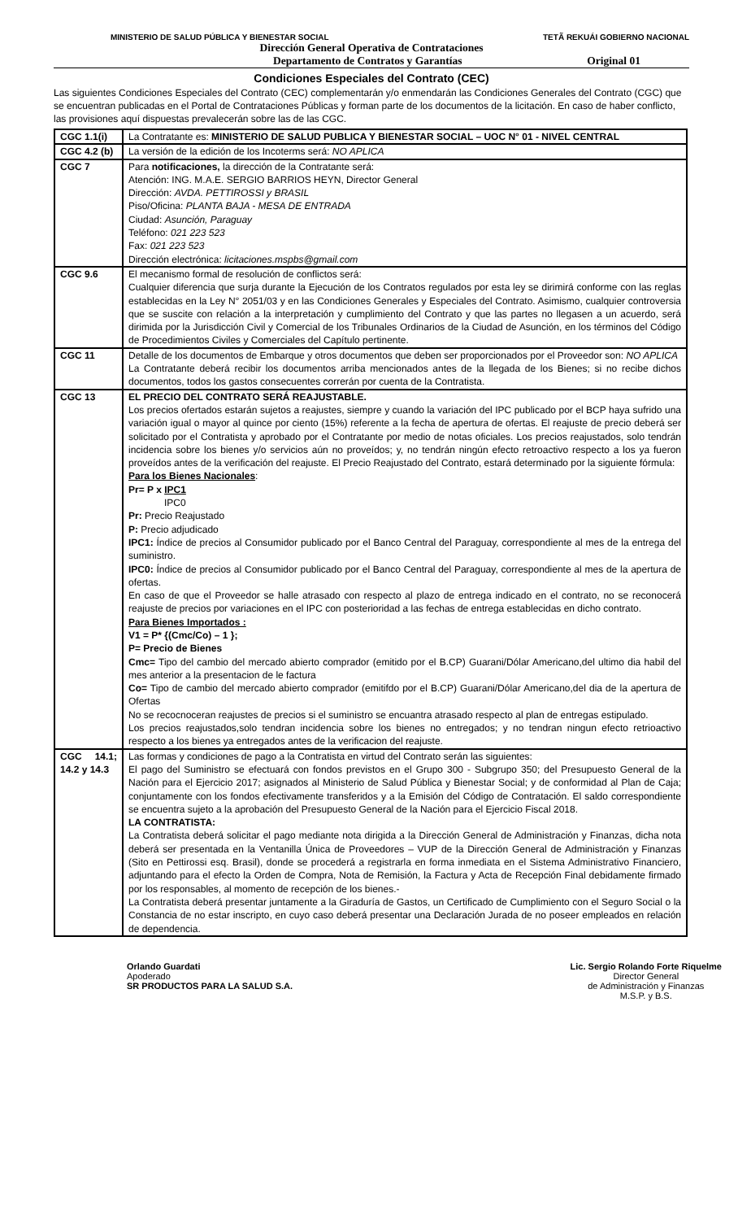MINISTERIO DE SALUD PÚBLICA Y BIENESTAR SOCIAL
TETÃ REKUÁI GOBIERNO NACIONAL
Dirección General Operativa de Contrataciones
Departamento de Contratos y Garantías Original 01
Condiciones Especiales del Contrato (CEC)
Las siguientes Condiciones Especiales del Contrato (CEC) complementarán y/o enmendarán las Condiciones Generales del Contrato (CGC) que se encuentran publicadas en el Portal de Contrataciones Públicas y forman parte de los documentos de la licitación. En caso de haber conflicto, las provisiones aquí dispuestas prevalecerán sobre las de las CGC.
| CGC 1.1(i) | La Contratante es: MINISTERIO DE SALUD PUBLICA Y BIENESTAR SOCIAL – UOC N° 01 - NIVEL CENTRAL |
| CGC 4.2 (b) | La versión de la edición de los Incoterms será: NO APLICA |
| CGC 7 | Para notificaciones, la dirección de la Contratante será: Atención: ING. M.A.E. SERGIO BARRIOS HEYN, Director General Dirección: AVDA. PETTIROSSI y BRASIL Piso/Oficina: PLANTA BAJA - MESA DE ENTRADA Ciudad: Asunción, Paraguay Teléfono: 021 223 523 Fax: 021 223 523 Dirección electrónica: licitaciones.mspbs@gmail.com |
| CGC 9.6 | El mecanismo formal de resolución de conflictos será: Cualquier diferencia que surja durante la Ejecución de los Contratos regulados por esta ley se dirimirá conforme con las reglas establecidas en la Ley N° 2051/03 y en las Condiciones Generales y Especiales del Contrato. Asimismo, cualquier controversia que se suscite con relación a la interpretación y cumplimiento del Contrato y que las partes no llegasen a un acuerdo, será dirimida por la Jurisdicción Civil y Comercial de los Tribunales Ordinarios de la Ciudad de Asunción, en los términos del Código de Procedimientos Civiles y Comerciales del Capítulo pertinente. |
| CGC 11 | Detalle de los documentos de Embarque y otros documentos que deben ser proporcionados por el Proveedor son: NO APLICA La Contratante deberá recibir los documentos arriba mencionados antes de la llegada de los Bienes; si no recibe dichos documentos, todos los gastos consecuentes correrán por cuenta de la Contratista. |
| CGC 13 | EL PRECIO DEL CONTRATO SERÁ REAJUSTABLE. Los precios ofertados estarán sujetos a reajustes, siempre y cuando la variación del IPC publicado por el BCP haya sufrido una variación igual o mayor al quince por ciento (15%) referente a la fecha de apertura de ofertas. El reajuste de precio deberá ser solicitado por el Contratista y aprobado por el Contratante por medio de notas oficiales. Los precios reajustados, solo tendrán incidencia sobre los bienes y/o servicios aún no proveídos; y, no tendrán ningún efecto retroactivo respecto a los ya fueron proveídos antes de la verificación del reajuste. El Precio Reajustado del Contrato, estará determinado por la siguiente fórmula: Para los Bienes Nacionales : Pr= P x IPC1 IPC0 Pr: Precio Reajustado P: Precio adjudicado IPC1: Índice de precios al Consumidor publicado por el Banco Central del Paraguay, correspondiente al mes de la entrega del suministro. IPC0: Índice de precios al Consumidor publicado por el Banco Central del Paraguay, correspondiente al mes de la apertura de ofertas. En caso de que el Proveedor se halle atrasado con respecto al plazo de entrega indicado en el contrato, no se reconocerá reajuste de precios por variaciones en el IPC con posterioridad a las fechas de entrega establecidas en dicho contrato. Para Bienes Importados : V1 = P* {(Cmc/Co) – 1 }; P= Precio de Bienes Cmc= Tipo del cambio del mercado abierto comprador (emitido por el B.CP) Guarani/Dólar Americano,del ultimo dia habil del mes anterior a la presentacion de le factura Co= Tipo de cambio del mercado abierto comprador (emitifdo por el B.CP) Guarani/Dólar Americano,del dia de la apertura de Ofertas No se recocnoceran reajustes de precios si el suministro se encuantra atrasado respecto al plan de entregas estipulado. Los precios reajustados,solo tendran incidencia sobre los bienes no entregados; y no tendran ningun efecto retrioactivo respecto a los bienes ya entregados antes de la verificacion del reajuste. |
| CGC 14.1; 14.2 y 14.3 | Las formas y condiciones de pago a la Contratista en virtud del Contrato serán las siguientes: El pago del Suministro se efectuará con fondos previstos en el Grupo 300 - Subgrupo 350; del Presupuesto General de la Nación para el Ejercicio 2017; asignados al Ministerio de Salud Pública y Bienestar Social; y de conformidad al Plan de Caja; conjuntamente con los fondos efectivamente transferidos y a la Emisión del Código de Contratación. El saldo correspondiente se encuentra sujeto a la aprobación del Presupuesto General de la Nación para el Ejercicio Fiscal 2018. LA CONTRATISTA: La Contratista deberá solicitar el pago mediante nota dirigida a la Dirección General de Administración y Finanzas, dicha nota deberá ser presentada en la Ventanilla Única de Proveedores – VUP de la Dirección General de Administración y Finanzas (Sito en Pettirossi esq. Brasil), donde se procederá a registrarla en forma inmediata en el Sistema Administrativo Financiero, adjuntando para el efecto la Orden de Compra, Nota de Remisión, la Factura y Acta de Recepción Final debidamente firmado por los responsables, al momento de recepción de los bienes.- La Contratista deberá presentar juntamente a la Giraduría de Gastos, un Certificado de Cumplimiento con el Seguro Social o la Constancia de no estar inscripto, en cuyo caso deberá presentar una Declaración Jurada de no poseer empleados en relación de dependencia. |
Orlando Guardati
Apoderado
SR PRODUCTOS PARA LA SALUD S.A.
Lic. Sergio Rolando Forte Riquelme
Director General
de Administración y Finanzas
M.S.P. y B.S.